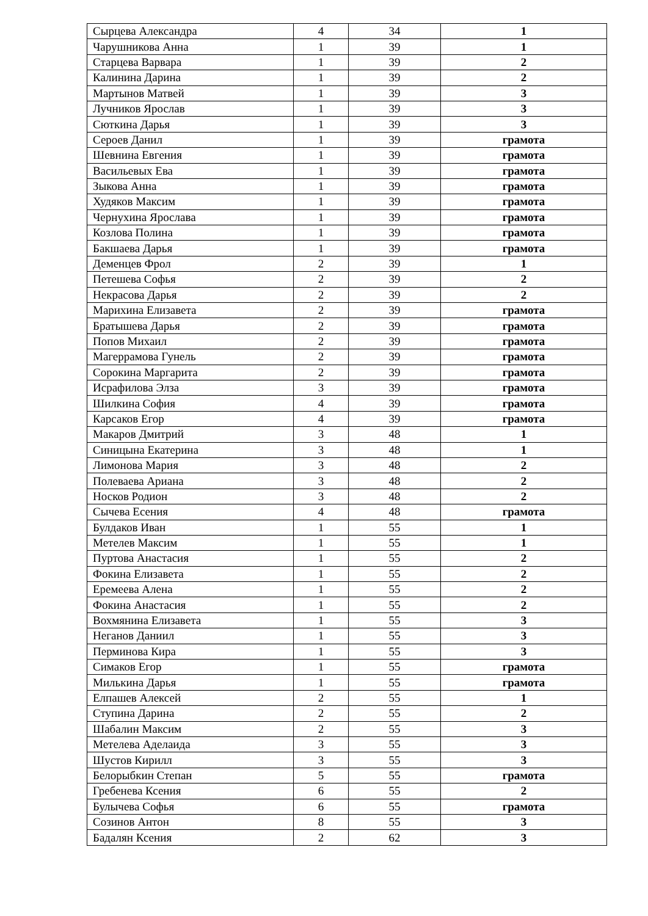| Сырцева Александра | 4 | 34 | 1 |
| Чарушникова Анна | 1 | 39 | 1 |
| Старцева Варвара | 1 | 39 | 2 |
| Калинина Дарина | 1 | 39 | 2 |
| Мартынов Матвей | 1 | 39 | 3 |
| Лучников Ярослав | 1 | 39 | 3 |
| Сюткина Дарья | 1 | 39 | 3 |
| Сероев Данил | 1 | 39 | грамота |
| Шевнина Евгения | 1 | 39 | грамота |
| Васильевых Ева | 1 | 39 | грамота |
| Зыкова Анна | 1 | 39 | грамота |
| Худяков Максим | 1 | 39 | грамота |
| Чернухина Ярослава | 1 | 39 | грамота |
| Козлова Полина | 1 | 39 | грамота |
| Бакшаева Дарья | 1 | 39 | грамота |
| Деменцев Фрол | 2 | 39 | 1 |
| Петешева Софья | 2 | 39 | 2 |
| Некрасова Дарья | 2 | 39 | 2 |
| Марихина Елизавета | 2 | 39 | грамота |
| Братышева Дарья | 2 | 39 | грамота |
| Попов Михаил | 2 | 39 | грамота |
| Магеррамова Гунель | 2 | 39 | грамота |
| Сорокина Маргарита | 2 | 39 | грамота |
| Исрафилова Элза | 3 | 39 | грамота |
| Шилкина София | 4 | 39 | грамота |
| Карсаков Егор | 4 | 39 | грамота |
| Макаров Дмитрий | 3 | 48 | 1 |
| Синицына Екатерина | 3 | 48 | 1 |
| Лимонова Мария | 3 | 48 | 2 |
| Полеваева Ариана | 3 | 48 | 2 |
| Носков Родион | 3 | 48 | 2 |
| Сычева Есения | 4 | 48 | грамота |
| Булдаков Иван | 1 | 55 | 1 |
| Метелев Максим | 1 | 55 | 1 |
| Пуртова Анастасия | 1 | 55 | 2 |
| Фокина Елизавета | 1 | 55 | 2 |
| Еремеева Алена | 1 | 55 | 2 |
| Фокина Анастасия | 1 | 55 | 2 |
| Вохмянина Елизавета | 1 | 55 | 3 |
| Неганов Даниил | 1 | 55 | 3 |
| Перминова Кира | 1 | 55 | 3 |
| Симаков Егор | 1 | 55 | грамота |
| Милькина Дарья | 1 | 55 | грамота |
| Елпашев Алексей | 2 | 55 | 1 |
| Ступина Дарина | 2 | 55 | 2 |
| Шабалин Максим | 2 | 55 | 3 |
| Метелева Аделаида | 3 | 55 | 3 |
| Шустов Кирилл | 3 | 55 | 3 |
| Белорыбкин Степан | 5 | 55 | грамота |
| Гребенева Ксения | 6 | 55 | 2 |
| Булычева Софья | 6 | 55 | грамота |
| Созинов Антон | 8 | 55 | 3 |
| Бадалян Ксения | 2 | 62 | 3 |